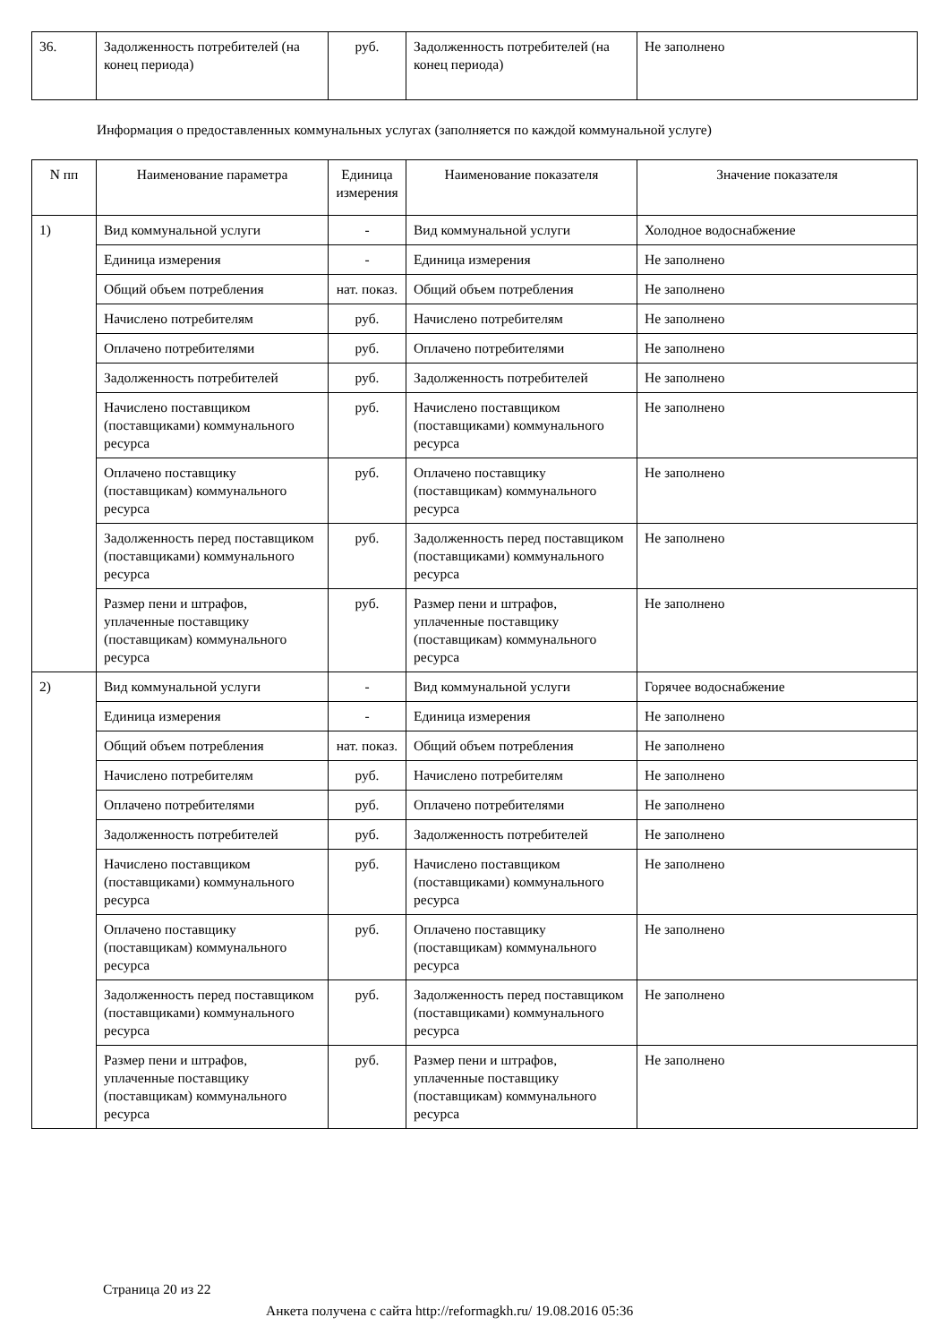| 36. | Задолженность потребителей (на конец периода) | руб. | Задолженность потребителей (на конец периода) | Не заполнено |
Информация о предоставленных коммунальных услугах (заполняется по каждой коммунальной услуге)
| N пп | Наименование параметра | Единица измерения | Наименование показателя | Значение показателя |
| --- | --- | --- | --- | --- |
| 1) | Вид коммунальной услуги | - | Вид коммунальной услуги | Холодное водоснабжение |
| | Единица измерения | - | Единица измерения | Не заполнено |
| | Общий объем потребления | нат. показ. | Общий объем потребления | Не заполнено |
| | Начислено потребителям | руб. | Начислено потребителям | Не заполнено |
| | Оплачено потребителями | руб. | Оплачено потребителями | Не заполнено |
| | Задолженность потребителей | руб. | Задолженность потребителей | Не заполнено |
| | Начислено поставщиком (поставщиками) коммунального ресурса | руб. | Начислено поставщиком (поставщиками) коммунального ресурса | Не заполнено |
| | Оплачено поставщику (поставщикам) коммунального ресурса | руб. | Оплачено поставщику (поставщикам) коммунального ресурса | Не заполнено |
| | Задолженность перед поставщиком (поставщиками) коммунального ресурса | руб. | Задолженность перед поставщиком (поставщиками) коммунального ресурса | Не заполнено |
| | Размер пени и штрафов, уплаченные поставщику (поставщикам) коммунального ресурса | руб. | Размер пени и штрафов, уплаченные поставщику (поставщикам) коммунального ресурса | Не заполнено |
| 2) | Вид коммунальной услуги | - | Вид коммунальной услуги | Горячее водоснабжение |
| | Единица измерения | - | Единица измерения | Не заполнено |
| | Общий объем потребления | нат. показ. | Общий объем потребления | Не заполнено |
| | Начислено потребителям | руб. | Начислено потребителям | Не заполнено |
| | Оплачено потребителями | руб. | Оплачено потребителями | Не заполнено |
| | Задолженность потребителей | руб. | Задолженность потребителей | Не заполнено |
| | Начислено поставщиком (поставщиками) коммунального ресурса | руб. | Начислено поставщиком (поставщиками) коммунального ресурса | Не заполнено |
| | Оплачено поставщику (поставщикам) коммунального ресурса | руб. | Оплачено поставщику (поставщикам) коммунального ресурса | Не заполнено |
| | Задолженность перед поставщиком (поставщиками) коммунального ресурса | руб. | Задолженность перед поставщиком (поставщиками) коммунального ресурса | Не заполнено |
| | Размер пени и штрафов, уплаченные поставщику (поставщикам) коммунального ресурса | руб. | Размер пени и штрафов, уплаченные поставщику (поставщикам) коммунального ресурса | Не заполнено |
Страница 20 из 22
Анкета получена с сайта http://reformagkh.ru/ 19.08.2016 05:36